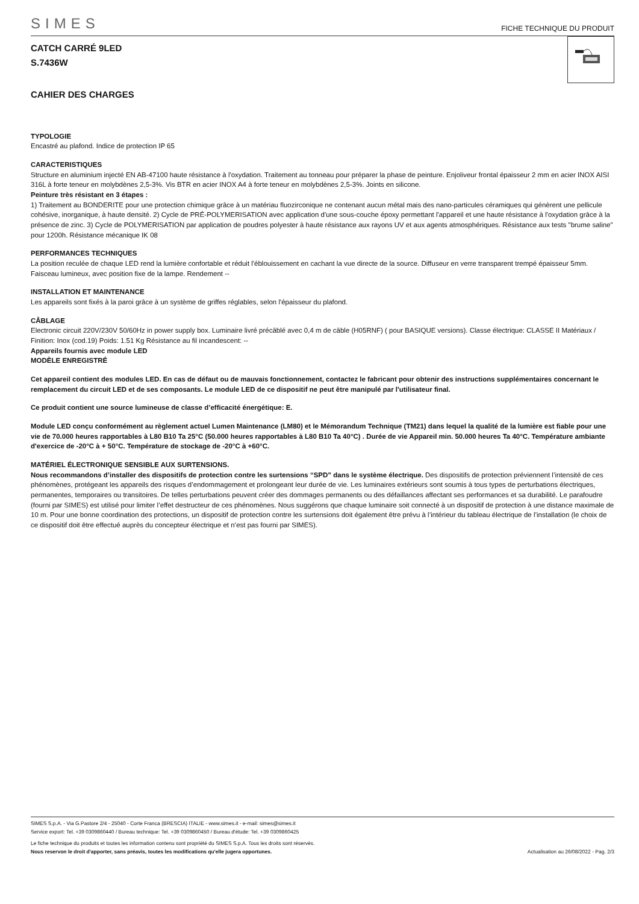SIMES FICHE TECHNIQUE DU PRODUIT
CATCH CARRÉ 9LED
S.7436W
CAHIER DES CHARGES
TYPOLOGIE
Encastré au plafond. Indice de protection IP 65
CARACTERISTIQUES
Structure en aluminium injecté EN AB-47100 haute résistance à l'oxydation. Traitement au tonneau pour préparer la phase de peinture. Enjoliveur frontal épaisseur 2 mm en acier INOX AISI 316L à forte teneur en molybdènes 2,5-3%. Vis BTR en acier INOX A4 à forte teneur en molybdènes 2,5-3%. Joints en silicone.
Peinture très résistant en 3 étapes :
1) Traitement au BONDERITE pour une protection chimique grâce à un matériau fluozirconique ne contenant aucun métal mais des nano-particules céramiques qui génèrent une pellicule cohésive, inorganique, à haute densité. 2) Cycle de PRÉ-POLYMERISATION avec application d'une sous-couche époxy permettant l'appareil et une haute résistance à l'oxydation grâce à la présence de zinc. 3) Cycle de POLYMERISATION par application de poudres polyester à haute résistance aux rayons UV et aux agents atmosphériques. Résistance aux tests "brume saline" pour 1200h. Résistance mécanique IK 08
PERFORMANCES TECHNIQUES
La position reculée de chaque LED rend la lumière confortable et réduit l'éblouissement en cachant la vue directe de la source. Diffuseur en verre transparent trempé épaisseur 5mm. Faisceau lumineux, avec position fixe de la lampe. Rendement --
INSTALLATION ET MAINTENANCE
Les appareils sont fixés à la paroi grâce à un système de griffes réglables, selon l'épaisseur du plafond.
CÂBLAGE
Electronic circuit 220V/230V 50/60Hz in power supply box. Luminaire livré précâblé avec 0,4 m de câble (H05RNF) ( pour BASIQUE versions). Classe électrique: CLASSE II Matériaux / Finition: Inox (cod.19) Poids: 1.51 Kg Résistance au fil incandescent: --
Appareils fournis avec module LED
MODÈLE ENREGISTRÉ
Cet appareil contient des modules LED. En cas de défaut ou de mauvais fonctionnement, contactez le fabricant pour obtenir des instructions supplémentaires concernant le remplacement du circuit LED et de ses composants. Le module LED de ce dispositif ne peut être manipulé par l'utilisateur final.
Ce produit contient une source lumineuse de classe d’efficacité énergétique: E.
Module LED conçu conformément au règlement actuel Lumen Maintenance (LM80) et le Mémorandum Technique (TM21) dans lequel la qualité de la lumière est fiable pour une vie de 70.000 heures rapportables à L80 B10 Ta 25°C (50.000 heures rapportables à L80 B10 Ta 40°C) . Durée de vie Appareil min. 50.000 heures Ta 40°C. Température ambiante d'exercice de -20°C à + 50°C. Température de stockage de -20°C à +60°C.
MATÉRIEL ÉLECTRONIQUE SENSIBLE AUX SURTENSIONS.
Nous recommandons d’installer des dispositifs de protection contre les surtensions “SPD” dans le système électrique. Des dispositifs de protection préviennent l’intensité de ces phénomènes, protégeant les appareils des risques d’endommagement et prolongeant leur durée de vie. Les luminaires extérieurs sont soumis à tous types de perturbations électriques, permanentes, temporaires ou transitoires. De telles perturbations peuvent créer des dommages permanents ou des défaillances affectant ses performances et sa durabilité. Le parafoudre (fourni par SIMES) est utilisé pour limiter l’effet destructeur de ces phénomènes. Nous suggérons que chaque luminaire soit connecté à un dispositif de protection à une distance maximale de 10 m. Pour une bonne coordination des protections, un dispositif de protection contre les surtensions doit également être prévu à l’intérieur du tableau électrique de l’installation (le choix de ce dispositif doit être effectué auprès du concepteur électrique et n’est pas fourni par SIMES).
SIMES S.p.A. - Via G.Pastore 2/4 - 25040 - Corte Franca (BRESCIA) ITALIE - www.simes.it - e-mail: simes@simes.it
Service export: Tel. +39 0309860440 / Bureau technique: Tel. +39 0309860450 / Bureau d'étude: Tel. +39 0309860425
Le fiche technique du produits et toutes les information contenu sont propriété du SIMES S.p.A. Tous les droits sont réservés.
Nous reservon le droit d'apporter, sans préavis, toutes les modifications qu'elle jugera opportunes. Actualisation au 26/08/2022 - Pag. 2/3